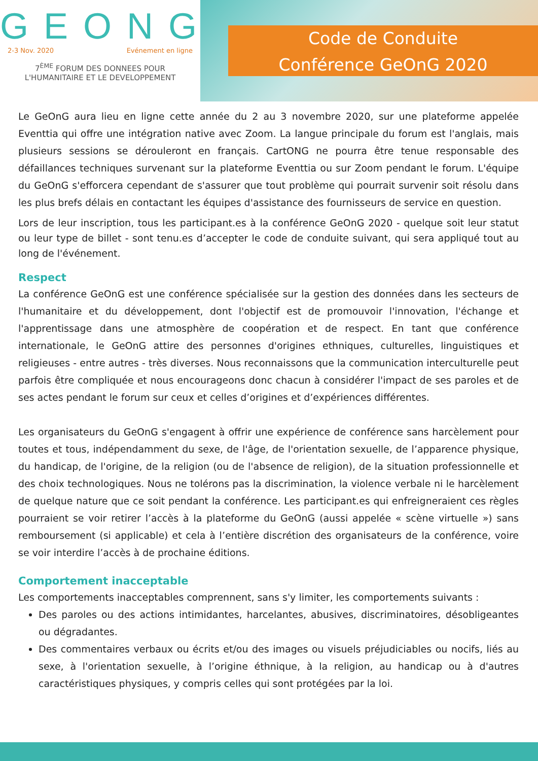GEONG
2-3 Nov. 2020 Evénement en ligne
7<sup>ÈME</sup> FORUM DES DONNEES POUR
L'HUMANITAIRE ET LE DEVELOPPEMENT
Code de Conduite
Conférence GeOnG 2020
Le GeOnG aura lieu en ligne cette année du 2 au 3 novembre 2020, sur une plateforme appelée Eventtia qui offre une intégration native avec Zoom. La langue principale du forum est l'anglais, mais plusieurs sessions se dérouleront en français. CartONG ne pourra être tenue responsable des défaillances techniques survenant sur la plateforme Eventtia ou sur Zoom pendant le forum. L'équipe du GeOnG s'efforcera cependant de s'assurer que tout problème qui pourrait survenir soit résolu dans les plus brefs délais en contactant les équipes d'assistance des fournisseurs de service en question.
Lors de leur inscription, tous les participant.es à la conférence GeOnG 2020 - quelque soit leur statut ou leur type de billet - sont tenu.es d’accepter le code de conduite suivant, qui sera appliqué tout au long de l'événement.
Respect
La conférence GeOnG est une conférence spécialisée sur la gestion des données dans les secteurs de l'humanitaire et du développement, dont l'objectif est de promouvoir l'innovation, l'échange et l'apprentissage dans une atmosphère de coopération et de respect. En tant que conférence internationale, le GeOnG attire des personnes d'origines ethniques, culturelles, linguistiques et religieuses - entre autres - très diverses. Nous reconnaissons que la communication interculturelle peut parfois être compliquée et nous encourageons donc chacun à considérer l'impact de ses paroles et de ses actes pendant le forum sur ceux et celles d’origines et d’expériences différentes.
Les organisateurs du GeOnG s'engagent à offrir une expérience de conférence sans harcèlement pour toutes et tous, indépendamment du sexe, de l'âge, de l'orientation sexuelle, de l’apparence physique, du handicap, de l'origine, de la religion (ou de l'absence de religion), de la situation professionnelle et des choix technologiques. Nous ne tolérons pas la discrimination, la violence verbale ni le harcèlement de quelque nature que ce soit pendant la conférence. Les participant.es qui enfreigneraient ces règles pourraient se voir retirer l’accès à la plateforme du GeOnG (aussi appelée « scène virtuelle ») sans remboursement (si applicable) et cela à l’entière discrétion des organisateurs de la conférence, voire se voir interdire l’accès à de prochaine éditions.
Comportement inacceptable
Les comportements inacceptables comprennent, sans s'y limiter, les comportements suivants :
Des paroles ou des actions intimidantes, harcelantes, abusives, discriminatoires, désobligeantes ou dégradantes.
Des commentaires verbaux ou écrits et/ou des images ou visuels préjudiciables ou nocifs, liés au sexe, à l'orientation sexuelle, à l’origine éthnique, à la religion, au handicap ou à d'autres caractéristiques physiques, y compris celles qui sont protégées par la loi.